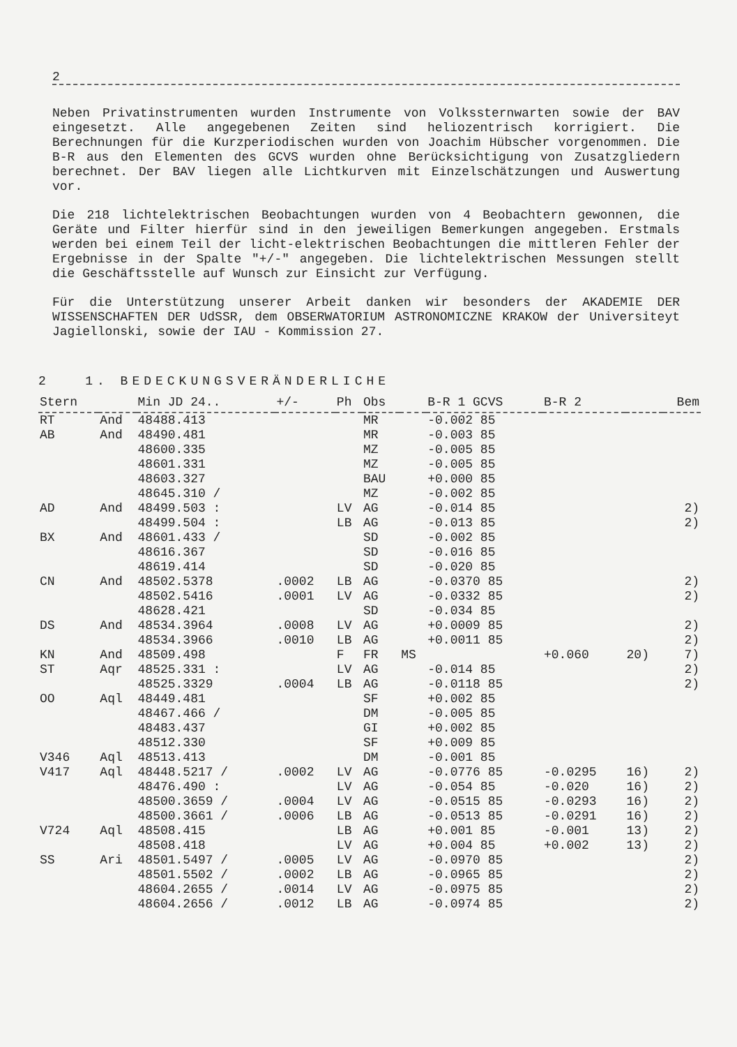2
Neben Privatinstrumenten wurden Instrumente von Volkssternwarten sowie der BAV eingesetzt. Alle angegebenen Zeiten sind heliozentrisch korrigiert. Die Berechnungen für die Kurzperiodischen wurden von Joachim Hübscher vorgenommen. Die B-R aus den Elementen des GCVS wurden ohne Berücksichtigung von Zusatzgliedern berechnet. Der BAV liegen alle Lichtkurven mit Einzelschätzungen und Auswertung vor.
Die 218 lichtelektrischen Beobachtungen wurden von 4 Beobachtern gewonnen, die Geräte und Filter hierfür sind in den jeweiligen Bemerkungen angegeben. Erstmals werden bei einem Teil der licht-elektrischen Beobachtungen die mittleren Fehler der Ergebnisse in der Spalte "+/-" angegeben. Die lichtelektrischen Messungen stellt die Geschäftsstelle auf Wunsch zur Einsicht zur Verfügung.
Für die Unterstützung unserer Arbeit danken wir besonders der AKADEMIE DER WISSENSCHAFTEN DER UdSSR, dem OBSERWATORIUM ASTRONOMICZNE KRAKOW der Universiteyt Jagiellonski, sowie der IAU - Kommission 27.
2 1. BEDECKUNGSVERÄNDERLICHE
| Stern | | Min JD 24.. | +/- | Ph | Obs | | B-R 1 GCVS | B-R 2 | | Bem |
| --- | --- | --- | --- | --- | --- | --- | --- | --- | --- | --- |
| RT | And | 48488.413 | | | MR | | -0.002 85 | | | |
| AB | And | 48490.481 | | | MR | | -0.003 85 | | | |
| | | 48600.335 | | | MZ | | -0.005 85 | | | |
| | | 48601.331 | | | MZ | | -0.005 85 | | | |
| | | 48603.327 | | | BAU | | +0.000 85 | | | |
| | | 48645.310 / | | | MZ | | -0.002 85 | | | |
| AD | And | 48499.503 : | | LV | AG | | -0.014 85 | | | 2) |
| | | 48499.504 : | | LB | AG | | -0.013 85 | | | 2) |
| BX | And | 48601.433 / | | | SD | | -0.002 85 | | | |
| | | 48616.367 | | | SD | | -0.016 85 | | | |
| | | 48619.414 | | | SD | | -0.020 85 | | | |
| CN | And | 48502.5378 | .0002 | LB | AG | | -0.0370 85 | | | 2) |
| | | 48502.5416 | .0001 | LV | AG | | -0.0332 85 | | | 2) |
| | | 48628.421 | | | SD | | -0.034 85 | | | |
| DS | And | 48534.3964 | .0008 | LV | AG | | +0.0009 85 | | | 2) |
| | | 48534.3966 | .0010 | LB | AG | | +0.0011 85 | | | 2) |
| KN | And | 48509.498 | | F | FR | MS | | +0.060 | 20) | 7) |
| ST | Aqr | 48525.331 : | | LV | AG | | -0.014 85 | | | 2) |
| | | 48525.3329 | .0004 | LB | AG | | -0.0118 85 | | | 2) |
| OO | Aql | 48449.481 | | | SF | | +0.002 85 | | | |
| | | 48467.466 / | | | DM | | -0.005 85 | | | |
| | | 48483.437 | | | GI | | +0.002 85 | | | |
| | | 48512.330 | | | SF | | +0.009 85 | | | |
| V346 | Aql | 48513.413 | | | DM | | -0.001 85 | | | |
| V417 | Aql | 48448.5217 / | .0002 | LV | AG | | -0.0776 85 | -0.0295 | 16) | 2) |
| | | 48476.490 : | | LV | AG | | -0.054 85 | -0.020 | 16) | 2) |
| | | 48500.3659 / | .0004 | LV | AG | | -0.0515 85 | -0.0293 | 16) | 2) |
| | | 48500.3661 / | .0006 | LB | AG | | -0.0513 85 | -0.0291 | 16) | 2) |
| V724 | Aql | 48508.415 | | LB | AG | | +0.001 85 | -0.001 | 13) | 2) |
| | | 48508.418 | | LV | AG | | +0.004 85 | +0.002 | 13) | 2) |
| SS | Ari | 48501.5497 / | .0005 | LV | AG | | -0.0970 85 | | | 2) |
| | | 48501.5502 / | .0002 | LB | AG | | -0.0965 85 | | | 2) |
| | | 48604.2655 / | .0014 | LV | AG | | -0.0975 85 | | | 2) |
| | | 48604.2656 / | .0012 | LB | AG | | -0.0974 85 | | | 2) |